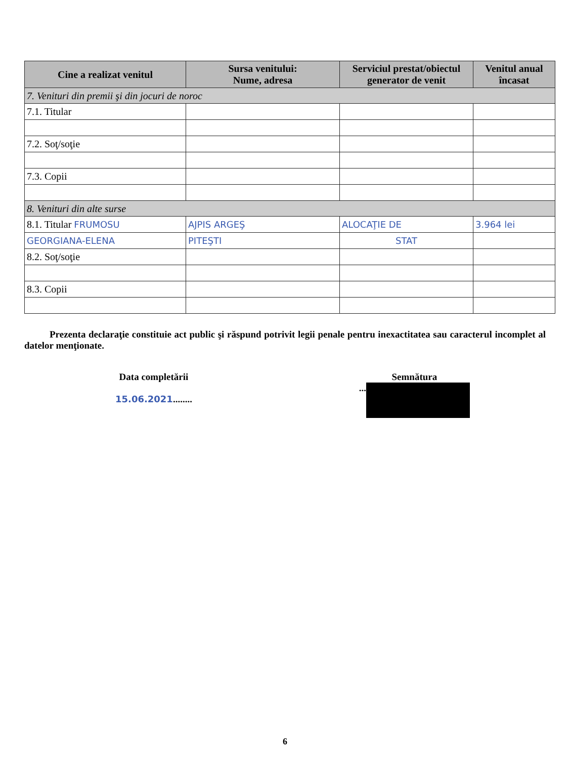| Cine a realizat venitul | Sursa venitului: Nume, adresa | Serviciul prestat/obiectul generator de venit | Venitul anual încasat |
| --- | --- | --- | --- |
| 7. Venituri din premii şi din jocuri de noroc | | | |
| 7.1. Titular | | | |
| 7.2. Soţ/soţie | | | |
| 7.3. Copii | | | |
| 8. Venituri din alte surse | | | |
| 8.1. Titular FRUMOSU | AJPIS ARGEŞ | ALOCAŢIE DE | 3.964 lei |
| GEORGIANA-ELENA | PITEŞTI | STAT | |
| 8.2. Soţ/soţie | | | |
| 8.3. Copii | | | |
Prezenta declaraţie constituie act public şi răspund potrivit legii penale pentru inexactitatea sau caracterul incomplet al datelor menţionate.
Data completării
15.06.2021........
Semnătura
...
6